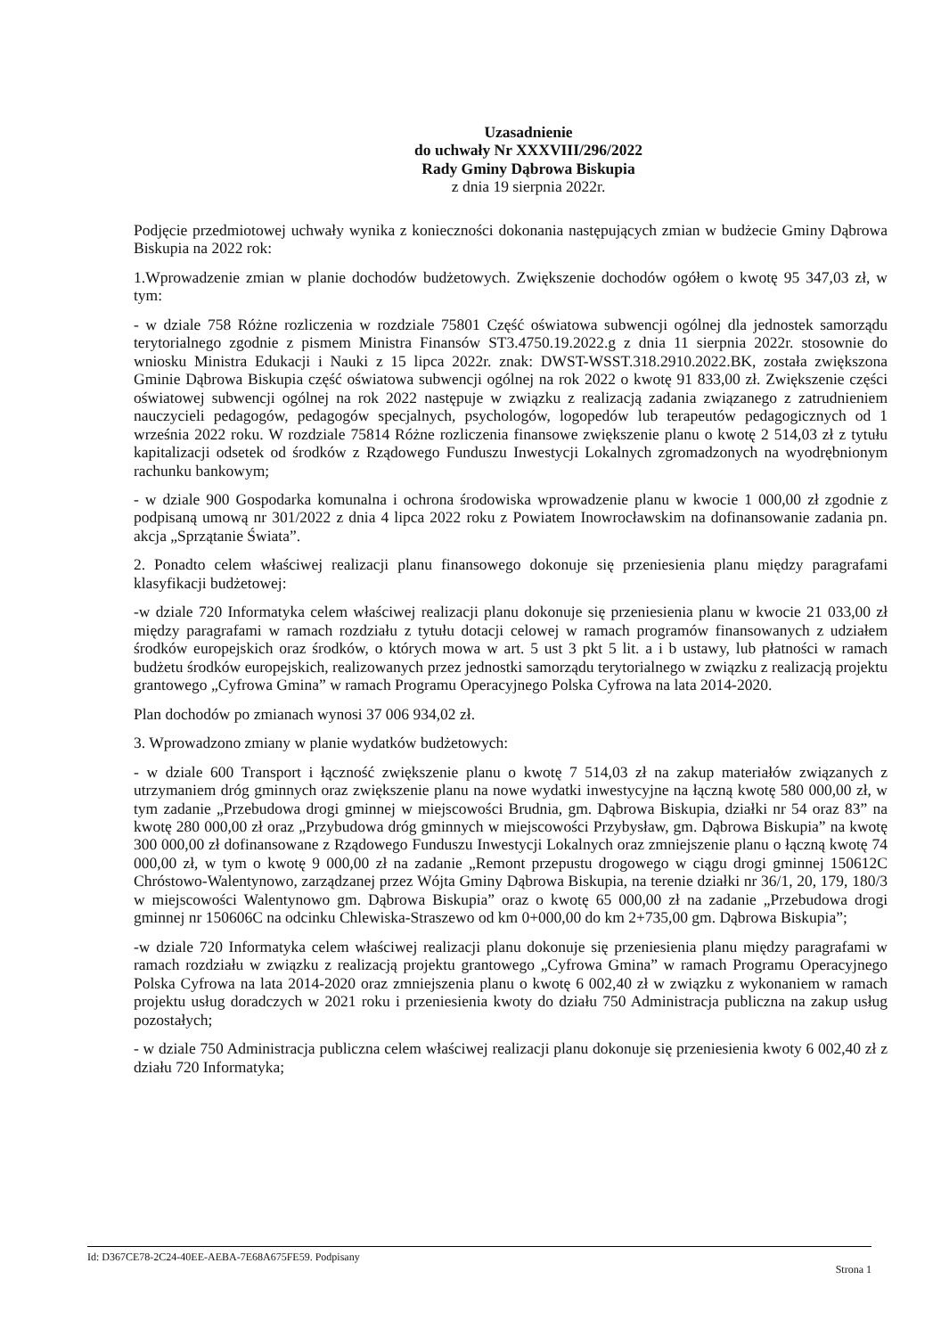Uzasadnienie
do uchwały Nr XXXVIII/296/2022
Rady Gminy Dąbrowa Biskupia
z dnia 19 sierpnia 2022r.
Podjęcie przedmiotowej uchwały wynika z konieczności dokonania następujących zmian w budżecie Gminy Dąbrowa Biskupia na 2022 rok:
1.Wprowadzenie zmian w planie dochodów budżetowych. Zwiększenie dochodów ogółem o kwotę 95 347,03 zł, w tym:
- w dziale 758 Różne rozliczenia w rozdziale 75801 Część oświatowa subwencji ogólnej dla jednostek samorządu terytorialnego zgodnie z pismem Ministra Finansów ST3.4750.19.2022.g z dnia 11 sierpnia 2022r. stosownie do wniosku Ministra Edukacji i Nauki z 15 lipca 2022r. znak: DWST-WSST.318.2910.2022.BK, została zwiększona Gminie Dąbrowa Biskupia część oświatowa subwencji ogólnej na rok 2022 o kwotę 91 833,00 zł. Zwiększenie części oświatowej subwencji ogólnej na rok 2022 następuje w związku z realizacją zadania związanego z zatrudnieniem nauczycieli pedagogów, pedagogów specjalnych, psychologów, logopedów lub terapeutów pedagogicznych od 1 września 2022 roku. W rozdziale 75814 Różne rozliczenia finansowe zwiększenie planu o kwotę 2 514,03 zł z tytułu kapitalizacji odsetek od środków z Rządowego Funduszu Inwestycji Lokalnych zgromadzonych na wyodrębnionym rachunku bankowym;
- w dziale 900 Gospodarka komunalna i ochrona środowiska wprowadzenie planu w kwocie 1 000,00 zł zgodnie z podpisaną umową nr 301/2022 z dnia 4 lipca 2022 roku z Powiatem Inowrocławskim na dofinansowanie zadania pn. akcja „Sprzątanie Świata”.
2. Ponadto celem właściwej realizacji planu finansowego dokonuje się przeniesienia planu między paragrafami klasyfikacji budżetowej:
-w dziale 720 Informatyka celem właściwej realizacji planu dokonuje się przeniesienia planu w kwocie 21 033,00 zł między paragrafami w ramach rozdziału z tytułu dotacji celowej w ramach programów finansowanych z udziałem środków europejskich oraz środków, o których mowa w art. 5 ust 3 pkt 5 lit. a i b ustawy, lub płatności w ramach budżetu środków europejskich, realizowanych przez jednostki samorządu terytorialnego w związku z realizacją projektu grantowego „Cyfrowa Gmina” w ramach Programu Operacyjnego Polska Cyfrowa na lata 2014-2020.
Plan dochodów po zmianach wynosi 37 006 934,02 zł.
3. Wprowadzono zmiany w planie wydatków budżetowych:
- w dziale 600 Transport i łączność zwiększenie planu o kwotę 7 514,03 zł na zakup materiałów związanych z utrzymaniem dróg gminnych oraz zwiększenie planu na nowe wydatki inwestycyjne na łączną kwotę 580 000,00 zł, w tym zadanie „Przebudowa drogi gminnej w miejscowości Brudnia, gm. Dąbrowa Biskupia, działki nr 54 oraz 83” na kwotę 280 000,00 zł oraz „Przybudowa dróg gminnych w miejscowości Przybysław, gm. Dąbrowa Biskupia” na kwotę 300 000,00 zł dofinansowane z Rządowego Funduszu Inwestycji Lokalnych oraz zmniejszenie planu o łączną kwotę 74 000,00 zł, w tym o kwotę 9 000,00 zł na zadanie „Remont przepustu drogowego w ciągu drogi gminnej 150612C Chróstowo-Walentynowo, zarządzanej przez Wójta Gminy Dąbrowa Biskupia, na terenie działki nr 36/1, 20, 179, 180/3 w miejscowości Walentynowo gm. Dąbrowa Biskupia” oraz o kwotę 65 000,00 zł na zadanie „Przebudowa drogi gminnej nr 150606C na odcinku Chlewiska-Straszewo od km 0+000,00 do km 2+735,00 gm. Dąbrowa Biskupia”;
-w dziale 720 Informatyka celem właściwej realizacji planu dokonuje się przeniesienia planu między paragrafami w ramach rozdziału w związku z realizacją projektu grantowego „Cyfrowa Gmina” w ramach Programu Operacyjnego Polska Cyfrowa na lata 2014-2020 oraz zmniejszenia planu o kwotę 6 002,40 zł w związku z wykonaniem w ramach projektu usług doradczych w 2021 roku i przeniesienia kwoty do działu 750 Administracja publiczna na zakup usług pozostałych;
- w dziale 750 Administracja publiczna celem właściwej realizacji planu dokonuje się przeniesienia kwoty 6 002,40 zł z działu 720 Informatyka;
Id: D367CE78-2C24-40EE-AEBA-7E68A675FE59. Podpisany Strona 1